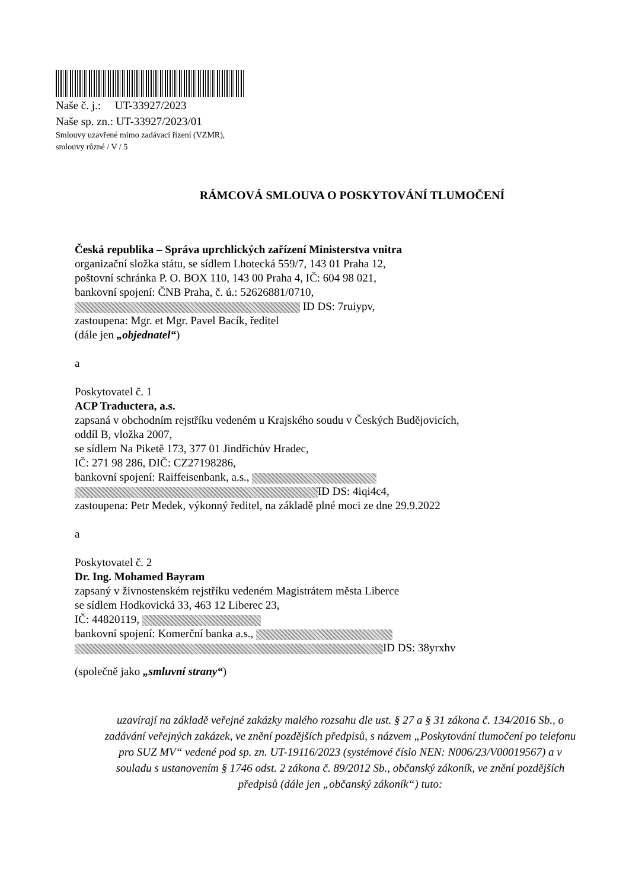Naše č. j.: UT-33927/2023
Naše sp. zn.: UT-33927/2023/01
Smlouvy uzavřené mimo zadávací řízení (VZMR),
smlouvy různé / V / 5
RÁMCOVÁ SMLOUVA O POSKYTOVÁNÍ TLUMOČENÍ
Česká republika – Správa uprchlických zařízení Ministerstva vnitra
organizační složka státu, se sídlem Lhotecká 559/7, 143 01 Praha 12,
poštovní schránka P. O. BOX 110, 143 00 Praha 4, IČ: 604 98 021,
bankovní spojení: ČNB Praha, č. ú.: 52626881/0710,
ID DS: 7ruiypv,
zastoupena: Mgr. et Mgr. Pavel Bacík, ředitel
(dále jen „objednatel“)
a
Poskytovatel č. 1
ACP Traductera, a.s.
zapsaná v obchodním rejstříku vedeném u Krajského soudu v Českých Budějovicích,
oddíl B, vložka 2007,
se sídlem Na Piketě 173, 377 01 Jindřichův Hradec,
IČ: 271 98 286, DIČ: CZ27198286,
bankovní spojení: Raiffeisenbank, a.s.,
ID DS: 4iqi4c4,
zastoupena: Petr Medek, výkonný ředitel, na základě plné moci ze dne 29.9.2022
a
Poskytovatel č. 2
Dr. Ing. Mohamed Bayram
zapsaný v živnostenském rejstříku vedeném Magistrátem města Liberce
se sídlem Hodkovická 33, 463 12 Liberec 23,
IČ: 44820119,
bankovní spojení: Komerční banka a.s.,
ID DS: 38yrxhv
(společně jako „smluvní strany“)
uzavírají na základě veřejné zakázky malého rozsahu dle ust. § 27 a § 31 zákona č. 134/2016 Sb., o zadávání veřejných zakázek, ve znění pozdějších předpisů, s názvem „Poskytování tlumočení po telefonu pro SUZ MV“ vedené pod sp. zn. UT-19116/2023 (systémové číslo NEN: N006/23/V00019567) a v souladu s ustanovením § 1746 odst. 2 zákona č. 89/2012 Sb., občanský zákoník, ve znění pozdějších předpisů (dále jen „občanský zákoník“) tuto: